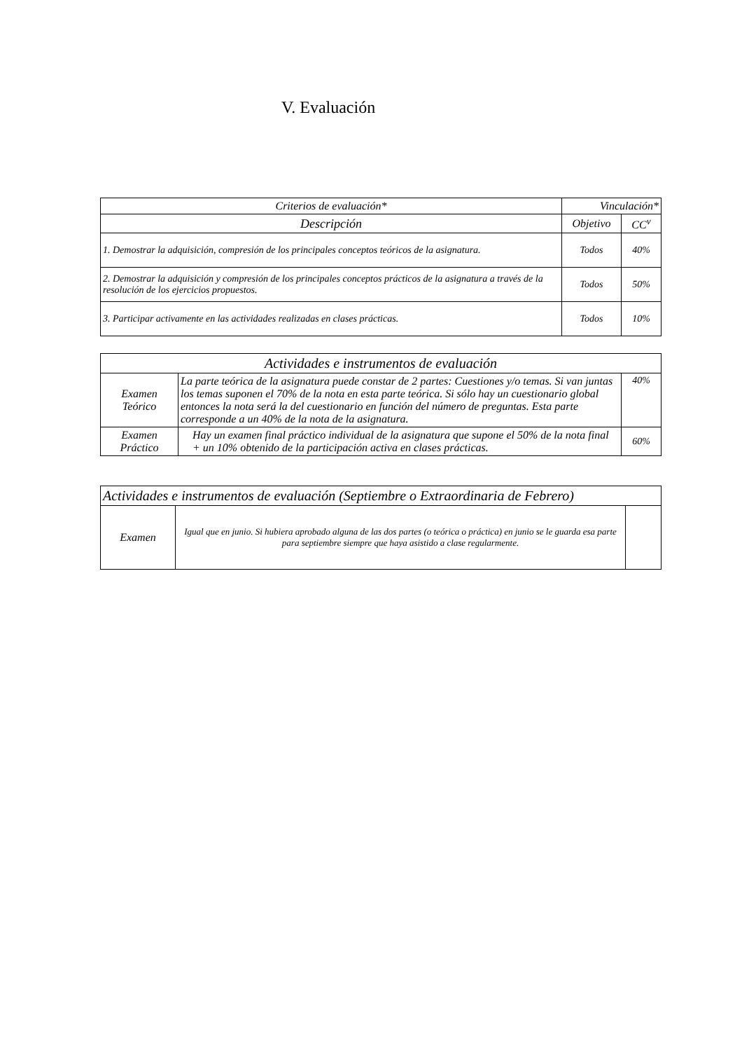V. Evaluación
| Criterios de evaluación* | Vinculación* | |
| --- | --- | --- |
| Descripción | Objetivo | CC<sup>v</sup> |
| 1. Demostrar la adquisición, compresión de los principales conceptos teóricos de la asignatura. | Todos | 40% |
| 2. Demostrar la adquisición y compresión de los principales conceptos prácticos de la asignatura a través de la resolución de los ejercicios propuestos. | Todos | 50% |
| 3. Participar activamente en las actividades realizadas en clases prácticas. | Todos | 10% |
| Actividades e instrumentos de evaluación | | |
| --- | --- | --- |
| Examen Teórico | La parte teórica de la asignatura puede constar de 2 partes: Cuestiones y/o temas. Si van juntas los temas suponen el 70% de la nota en esta parte teórica. Si sólo hay un cuestionario global entonces la nota será la del cuestionario en función del número de preguntas. Esta parte corresponde a un 40% de la nota de la asignatura. | 40% |
| Examen Práctico | Hay un examen final práctico individual de la asignatura que supone el 50% de la nota final + un 10% obtenido de la participación activa en clases prácticas. | 60% |
| Actividades e instrumentos de evaluación (Septiembre o Extraordinaria de Febrero) | | |
| --- | --- | --- |
| Examen | Igual que en junio. Si hubiera aprobado alguna de las dos partes (o teórica o práctica) en junio se le guarda esa parte para septiembre siempre que haya asistido a clase regularmente. | |